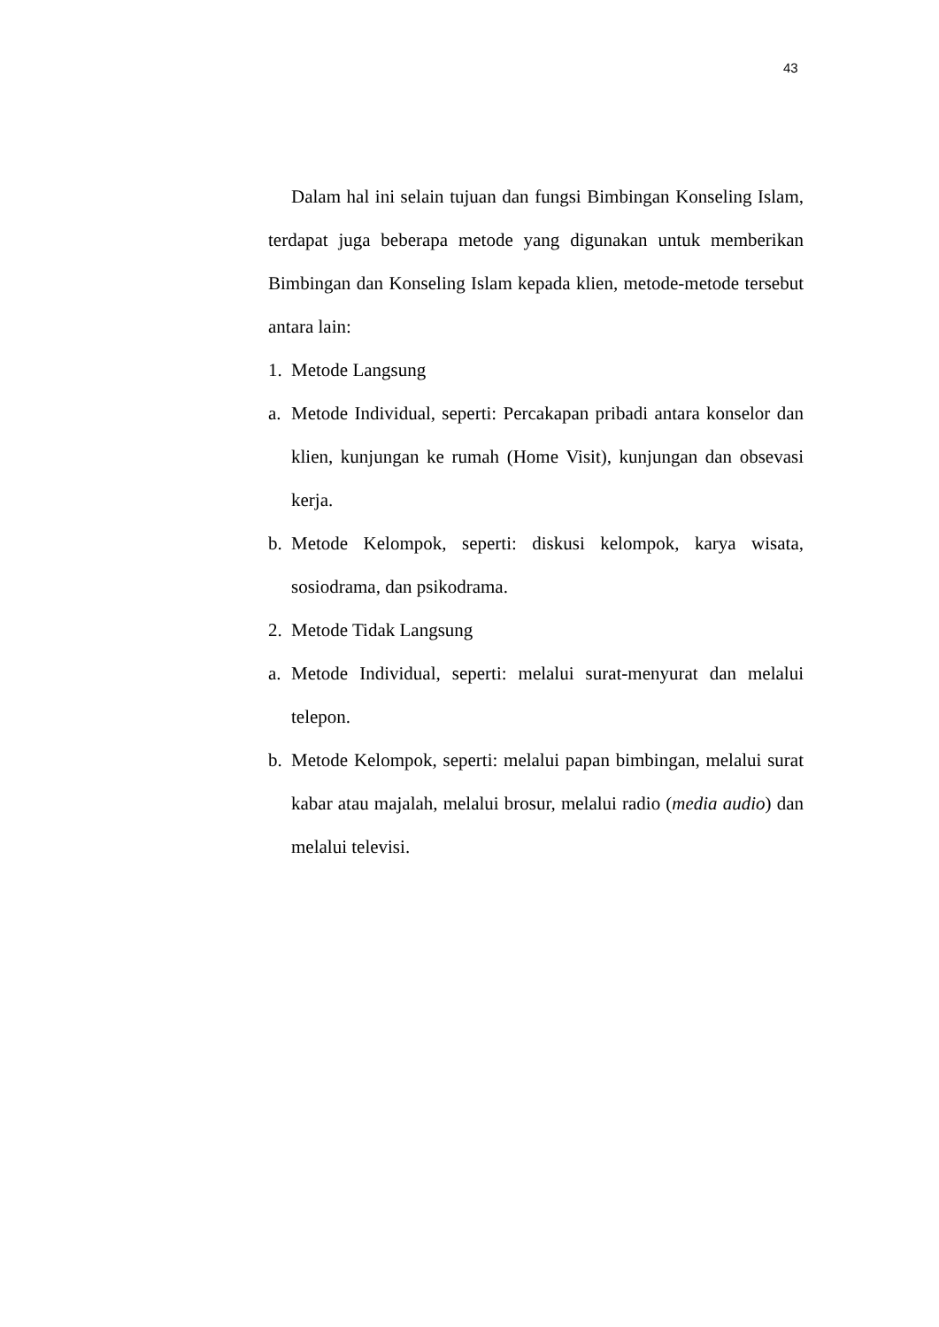43
Dalam hal ini selain tujuan dan fungsi Bimbingan Konseling Islam, terdapat juga beberapa metode yang digunakan untuk memberikan Bimbingan dan Konseling Islam kepada klien, metode-metode tersebut antara lain:
1. Metode Langsung
a. Metode Individual, seperti: Percakapan pribadi antara konselor dan klien, kunjungan ke rumah (Home Visit), kunjungan dan obsevasi kerja.
b. Metode Kelompok, seperti: diskusi kelompok, karya wisata, sosiodrama, dan psikodrama.
2. Metode Tidak Langsung
a. Metode Individual, seperti: melalui surat-menyurat dan melalui telepon.
b. Metode Kelompok, seperti: melalui papan bimbingan, melalui surat kabar atau majalah, melalui brosur, melalui radio (media audio) dan melalui televisi.